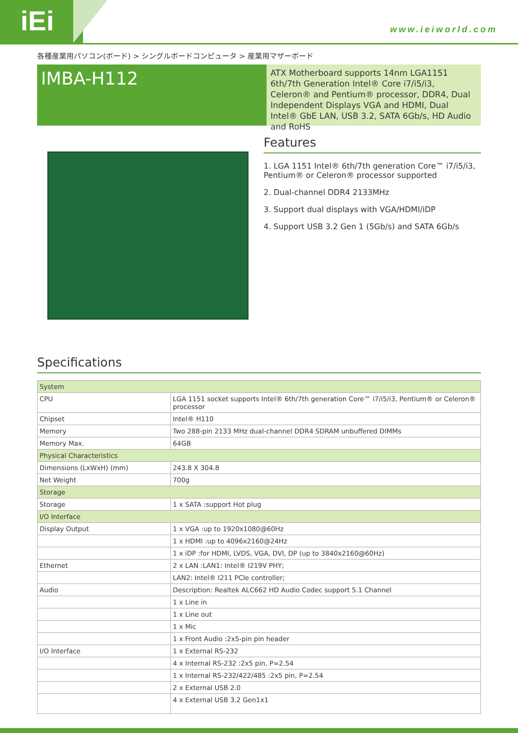iEi www.ieiworld.com
各種産業用パソコン(ボード) > シングルボードコンピュータ > 産業用マザーボード
IMBA-H112
ATX Motherboard supports 14nm LGA1151 6th/7th Generation Intel® Core i7/i5/i3, Celeron® and Pentium® processor, DDR4, Dual Independent Displays VGA and HDMI, Dual Intel® GbE LAN, USB 3.2, SATA 6Gb/s, HD Audio and RoHS
Features
1. LGA 1151 Intel® 6th/7th generation Core™ i7/i5/i3, Pentium® or Celeron® processor supported
2. Dual-channel DDR4 2133MHz
3. Support dual displays with VGA/HDMI/iDP
4. Support USB 3.2 Gen 1 (5Gb/s) and SATA 6Gb/s
Specifications
| System | |
| CPU | LGA 1151 socket supports Intel® 6th/7th generation Core™ i7/i5/i3, Pentium® or Celeron® processor |
| Chipset | Intel® H110 |
| Memory | Two 288-pin 2133 MHz dual-channel DDR4 SDRAM unbuffered DIMMs |
| Memory Max. | 64GB |
| Physical Characteristics | |
| Dimensions (LxWxH) (mm) | 243.8 X 304.8 |
| Net Weight | 700g |
| Storage | |
| Storage | 1 x SATA :support Hot plug |
| I/O Interface | |
| Display Output | 1 x VGA :up to 1920x1080@60Hz |
| | 1 x HDMI :up to 4096x2160@24Hz |
| | 1 x iDP :for HDMI, LVDS, VGA, DVI, DP (up to 3840x2160@60Hz) |
| Ethernet | 2 x LAN :LAN1: Intel® I219V PHY; |
| | LAN2: Intel® I211 PCIe controller; |
| Audio | Description: Realtek ALC662 HD Audio Codec support 5.1 Channel |
| | 1 x Line in |
| | 1 x Line out |
| | 1 x Mic |
| | 1 x Front Audio :2x5-pin pin header |
| I/O Interface | 1 x External RS-232 |
| | 4 x Internal RS-232 :2x5 pin, P=2.54 |
| | 1 x Internal RS-232/422/485 :2x5 pin, P=2.54 |
| | 2 x External USB 2.0 |
| | 4 x External USB 3.2 Gen1x1 |